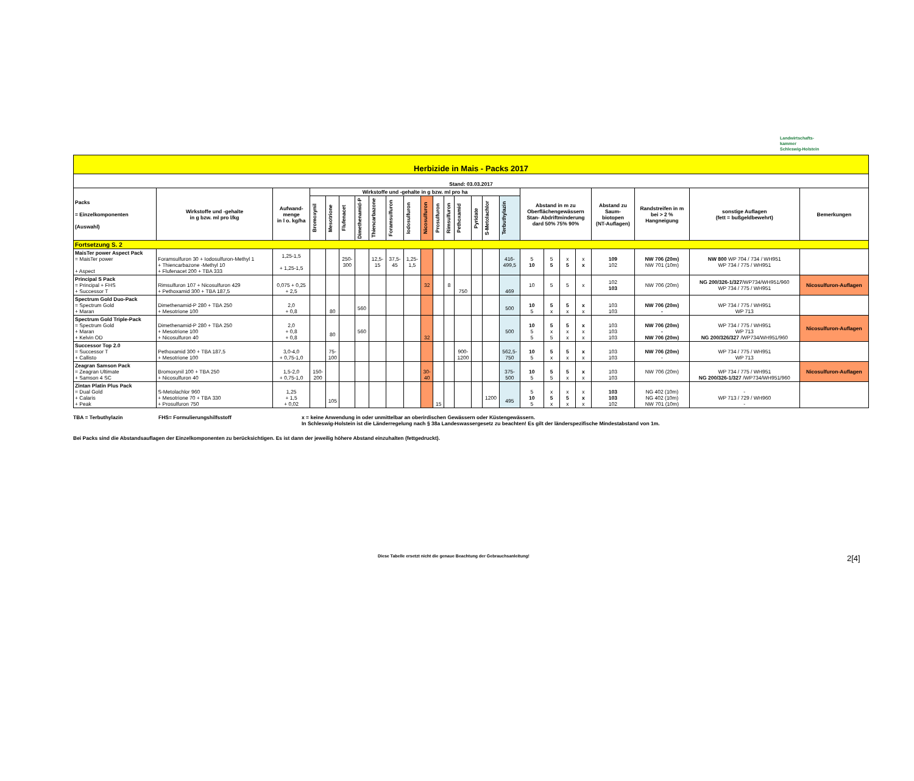Landwirtschafts-
kammer
Schleswig-Holstein
| Herbizide in Mais - Packs 2017 | | | | | | | | | | | | | | | | | | | | | | | | |
| Stand: 03.03.2017 | | | | | | | | | | | | | | | | | | | | | | | | |
| Packs = Einzelkomponenten (Auswahl) | Wirkstoffe und -gehalte in g bzw. ml pro l/kg | Aufwand- menge in l o. kg/ha | Wirkstoffe und -gehalte in g bzw. ml pro ha | | | | | | | | | | | | | | Abstand in m zu Oberflächengewässern Stan- Abdriftminderung dard 50% 75% 90% | | | | Abstand zu Saum- biotopen (NT-Auflagen) | Randstreifen in m bei > 2 % Hangneigung | sonstige Auflagen (fett = bußgeldbewehrt) | Bemerkungen |
| | | | Bromoxynil | Mesotrione | Flufenacet | Dimethenamid-P | Thiencarbazone | Foramsulfuron | Iodosulfuron | Nicosulfuron | Prosulfuron | Rimsulfuron | Pethoxamid | Pyridate | S-Metolachlor | Terbuthylazin | | | | | | | | |
| Fortsetzung S. 2 | | | | | | | | | | | | | | | | | | | | | | | | |
| MaisTer power Aspect Pack = MaisTer power + Aspect | Foramsulfuron 30 + Iodosulfuron-Methyl 1 + Thiencarbazone -Methyl 10 + Flufenacet 200 + TBA 333 | 1,25-1,5 + 1,25-1,5 | | | 250- 300 | | 12,5- 15 | 37,5- 45 | 1,25- 1,5 | | | | | | | 416- 499,5 | 5 10 | 5 5 | x 5 | x x | 109 102 | NW 706 (20m) NW 701 (10m) | NW 800 WP 704 / 734 / WH951 WP 734 / 775 / WH951 | |
| Principal S Pack = Principal + FHS + Successor T | Rimsulfuron 107 + Nicosulfuron 429 + Pethoxamid 300 + TBA 187,5 | 0,075 + 0,25 + 2,5 | | | | | | | | 32 | | 8 | 750 | | | 469 | 10 | 5 | 5 | x | 102 103 | NW 706 (20m) | NG 200/326-1/327 /WP734/WH951/960 WP 734 / 775 / WH951 | Nicosulfuron-Auflagen |
| Spectrum Gold Duo-Pack = Spectrum Gold + Maran | Dimethenamid-P 280 + TBA 250 + Mesotrione 100 | 2,0 + 0,8 | | 80 | | 560 | | | | | | | | | | 500 | 10 5 | 5 x | 5 x | x x | 103 103 | NW 706 (20m) - | WP 734 / 775 / WH951 WP 713 | |
| Spectrum Gold Triple-Pack = Spectrum Gold + Maran + Kelvin OD | Dimethenamid-P 280 + TBA 250 + Mesotrione 100 + Nicosulfuron 40 | 2,0 + 0,8 + 0,8 | | 80 | | 560 | | | | 32 | | | | | | 500 | 10 5 5 | 5 x 5 | 5 x x | x x x | 103 103 103 | NW 706 (20m) - NW 706 (20m) | WP 734 / 775 / WH951 WP 713 NG 200/326/327 /WP734/WH951/960 | Nicosulfuron-Auflagen |
| Successor Top 2.0 = Successor T + Callisto | Pethoxamid 300 + TBA 187,5 + Mesotrione 100 | 3,0-4,0 + 0,75-1,0 | | 75- 100 | | | | | | | | | 900- 1200 | | | 562,5- 750 | 10 5 | 5 x | 5 x | x x | 103 103 | NW 706 (20m) - | WP 734 / 775 / WH951 WP 713 | |
| Zeagran Samson Pack = Zeagran Ultimate + Samson 4 SC | Bromoxynil 100 + TBA 250 + Nicosulfuron 40 | 1,5-2,0 + 0,75-1,0 | 150- 200 | | | | | | | 30- 40 | | | | | | 375- 500 | 10 5 | 5 5 | 5 x | x x | 103 103 | NW 706 (20m) | WP 734 / 775 / WH951 NG 200/326-1/327 /WP734/WH951/960 | Nicosulfuron-Auflagen |
| Zintan Platin Plus Pack = Dual Gold + Calaris + Peak | S-Metolachlor 960 + Mesotrione 70 + TBA 330 + Prosulfuron 750 | 1,25 + 1,5 + 0,02 | | 105 | | | | | | | 15 | | | | 1200 | 495 | 5 10 5 | x 5 x | x 5 x | x x x | 103 103 102 | NG 402 (10m) NG 402 (10m) NW 701 (10m) | - WP 713 / 729 / WH960 - | |
TBA = Terbuthylazin FHS= Formulierungshilfsstoff x = keine Anwendung in oder unmittelbar an oberirdischen Gewässern oder Küstengewässern.
In Schleswig-Holstein ist die Länderregelung nach § 38a Landeswassergesetz zu beachten! Es gilt der länderspezifische Mindestabstand von 1m.
Bei Packs sind die Abstandsauflagen der Einzelkomponenten zu berücksichtigen. Es ist dann der jeweilig höhere Abstand einzuhalten (fettgedruckt).
Diese Tabelle ersetzt nicht die genaue Beachtung der Gebrauchsanleitung! 2[4]